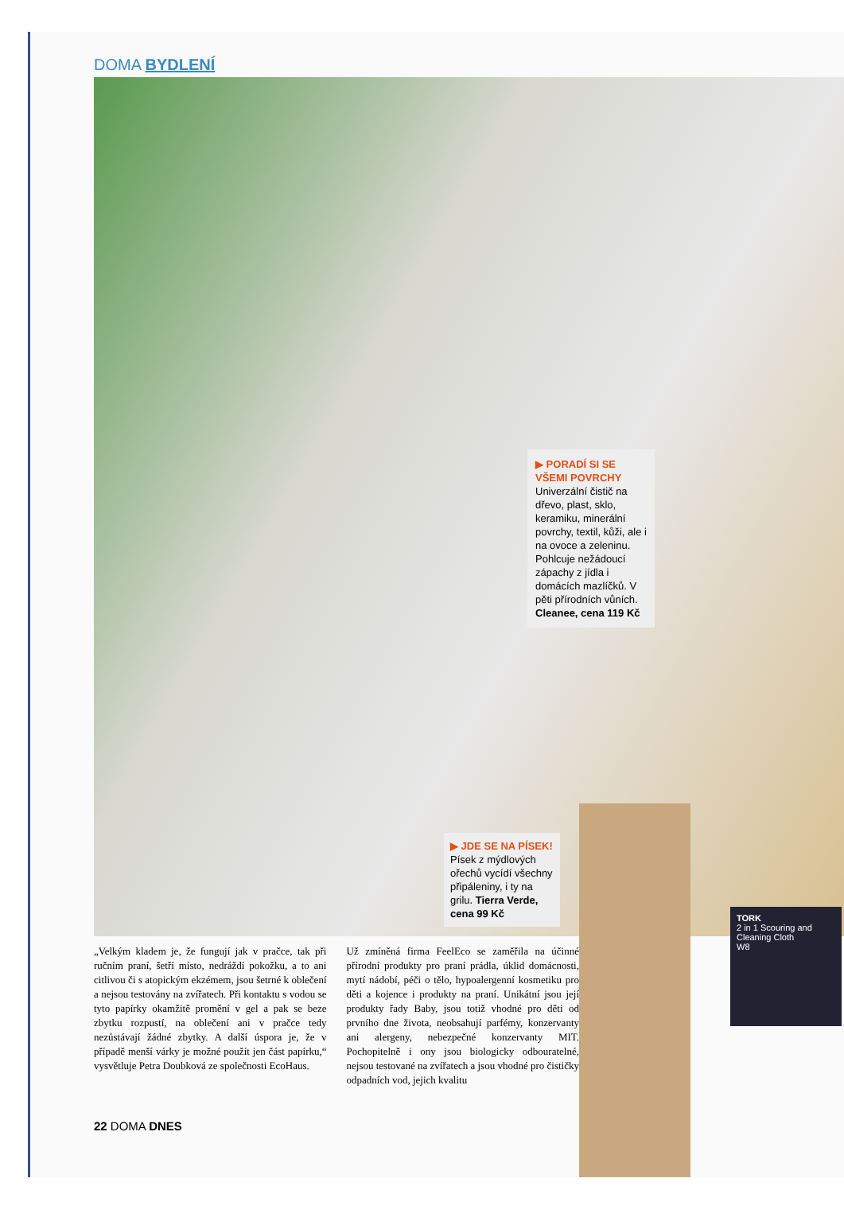DOMA BYDLENÍ
▶ PORADÍ SI SE VŠEMI POVRCHY
Univerzální čistič na dřevo, plast, sklo, keramiku, minerální povrchy, textil, kůži, ale i na ovoce a zeleninu. Pohlcuje nežádoucí zápachy z jídla i domácích mazlíčků. V pěti přírodních vůních. Cleanee, cena 119 Kč
▶ JDE SE NA PÍSEK!
Písek z mýdlových ořechů vycídí všechny připáleniny, i ty na grilu. Tierra Verde, cena 99 Kč
„Velkým kladem je, že fungují jak v pračce, tak při ručním praní, šetří místo, nedráždí pokožku, a to ani citlivou či s atopickým ekzémem, jsou šetrné k oblečení a nejsou testovány na zvířatech. Při kontaktu s vodou se tyto papírky okamžitě promění v gel a pak se beze zbytku rozpustí, na oblečení ani v pračce tedy nezůstávají žádné zbytky. A další úspora je, že v případě menší várky je možné použít jen část papírku,“ vysvětluje Petra Doubková ze společnosti EcoHaus.
Už zmíněná firma FeelEco se zaměřila na účinné přírodní produkty pro praní prádla, úklid domácnosti, mytí nádobí, péči o tělo, hypoalergenní kosmetiku pro děti a kojence i produkty na praní. Unikátní jsou její produkty řady Baby, jsou totiž vhodné pro děti od prvního dne života, neobsahují parfémy, konzervanty ani alergeny, nebezpečné konzervanty MIT. Pochopitelně i ony jsou biologicky odbouratelné, nejsou testované na zvířatech a jsou vhodné pro čističky odpadních vod, jejich kvalitu
22 DOMA DNES
TORK
2 in 1 Scouring and Cleaning Cloth
W8